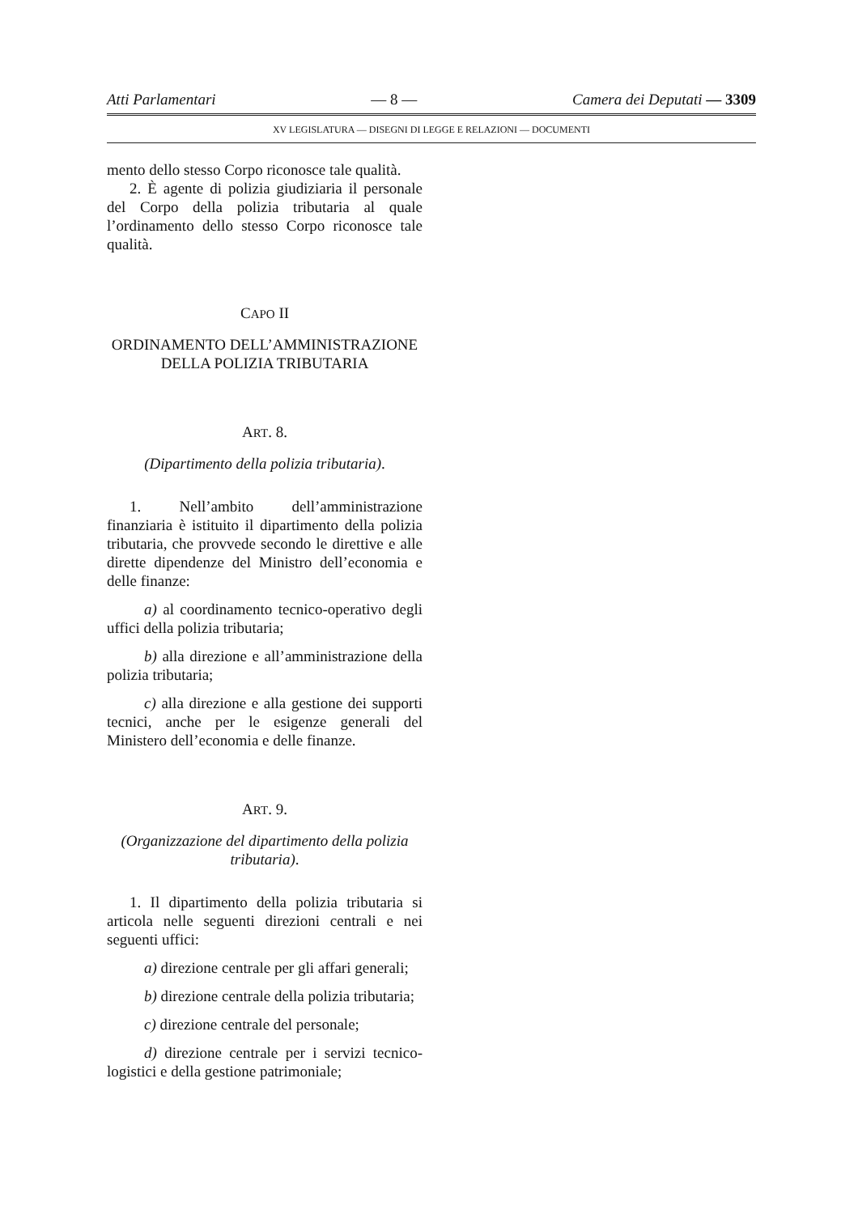Atti Parlamentari — 8 — Camera dei Deputati — 3309
XV LEGISLATURA — DISEGNI DI LEGGE E RELAZIONI — DOCUMENTI
mento dello stesso Corpo riconosce tale qualità.
2. È agente di polizia giudiziaria il personale del Corpo della polizia tributaria al quale l’ordinamento dello stesso Corpo riconosce tale qualità.
CAPO II
ORDINAMENTO DELL’AMMINISTRAZIONE DELLA POLIZIA TRIBUTARIA
ART. 8.
(Dipartimento della polizia tributaria).
1. Nell’ambito dell’amministrazione finanziaria è istituito il dipartimento della polizia tributaria, che provvede secondo le direttive e alle dirette dipendenze del Ministro dell’economia e delle finanze:
a) al coordinamento tecnico-operativo degli uffici della polizia tributaria;
b) alla direzione e all’amministrazione della polizia tributaria;
c) alla direzione e alla gestione dei supporti tecnici, anche per le esigenze generali del Ministero dell’economia e delle finanze.
ART. 9.
(Organizzazione del dipartimento della polizia tributaria).
1. Il dipartimento della polizia tributaria si articola nelle seguenti direzioni centrali e nei seguenti uffici:
a) direzione centrale per gli affari generali;
b) direzione centrale della polizia tributaria;
c) direzione centrale del personale;
d) direzione centrale per i servizi tecnico-logistici e della gestione patrimoniale;